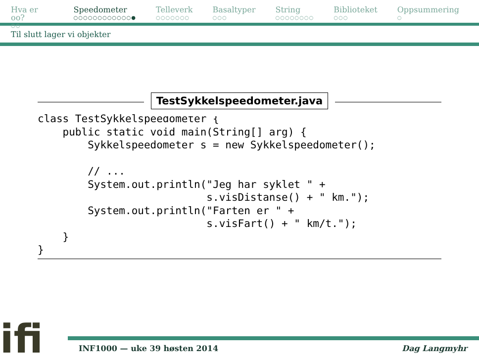Hva er oo?
○○
Speedometer
○○○○○○○○○○○○●
Telleverk
○○○○○○○
Basaltyper
○○○
String
○○○○○○○○
Biblioteket
○○○
Oppsummering
○
Til slutt lager vi objekter
TestSykkelspeedometer.java
class TestSykkelspeedometer {
    public static void main(String[] arg) {
        Sykkelspeedometer s = new Sykkelspeedometer();

        // ...
        System.out.println("Jeg har syklet " +
                           s.visDistanse() + " km.");
        System.out.println("Farten er " +
                           s.visFart() + " km/t.");
    }
}
ifi
INF1000 — uke 39 høsten 2014 Dag Langmyhr